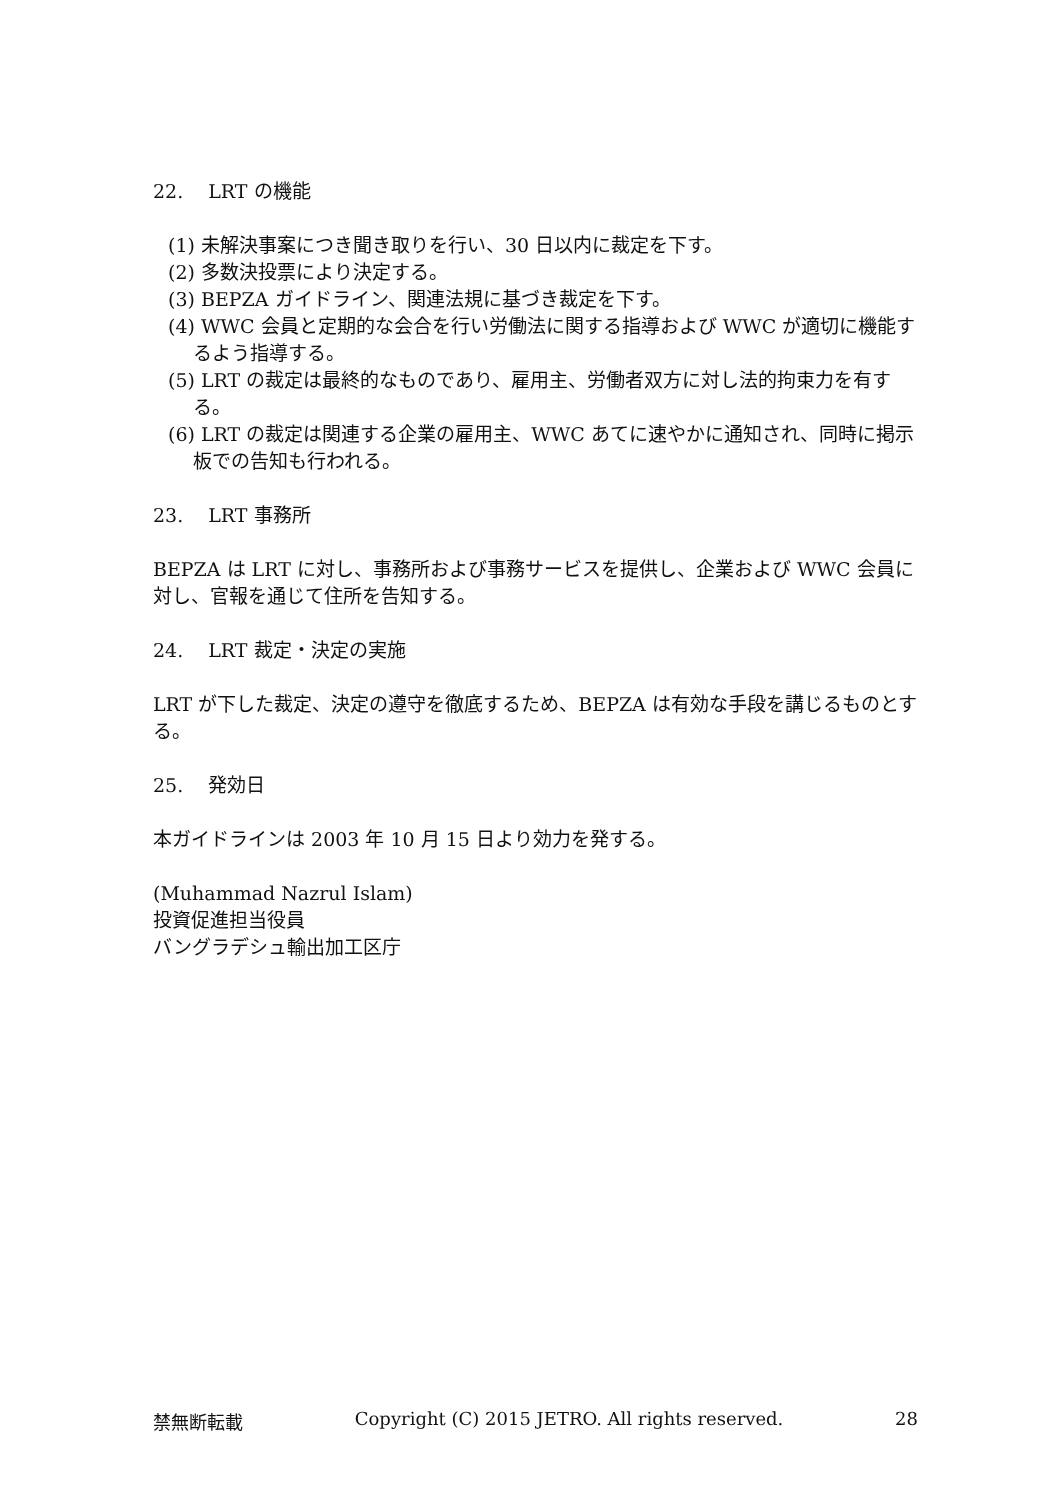22.　 LRT の機能
(1) 未解決事案につき聞き取りを行い、30 日以内に裁定を下す。
(2) 多数決投票により決定する。
(3) BEPZA ガイドライン、関連法規に基づき裁定を下す。
(4) WWC 会員と定期的な会合を行い労働法に関する指導および WWC が適切に機能するよう指導する。
(5) LRT の裁定は最終的なものであり、雇用主、労働者双方に対し法的拘束力を有する。
(6) LRT の裁定は関連する企業の雇用主、WWC あてに速やかに通知され、同時に掲示板での告知も行われる。
23.　 LRT 事務所
BEPZA は LRT に対し、事務所および事務サービスを提供し、企業および WWC 会員に対し、官報を通じて住所を告知する。
24.　 LRT 裁定・決定の実施
LRT が下した裁定、決定の遵守を徹底するため、BEPZA は有効な手段を講じるものとする。
25.　 発効日
本ガイドラインは 2003 年 10 月 15 日より効力を発する。
(Muhammad Nazrul Islam)
投資促進担当役員
バングラデシュ輸出加工区庁
禁無断転載 Copyright (C) 2015 JETRO. All rights reserved. 28